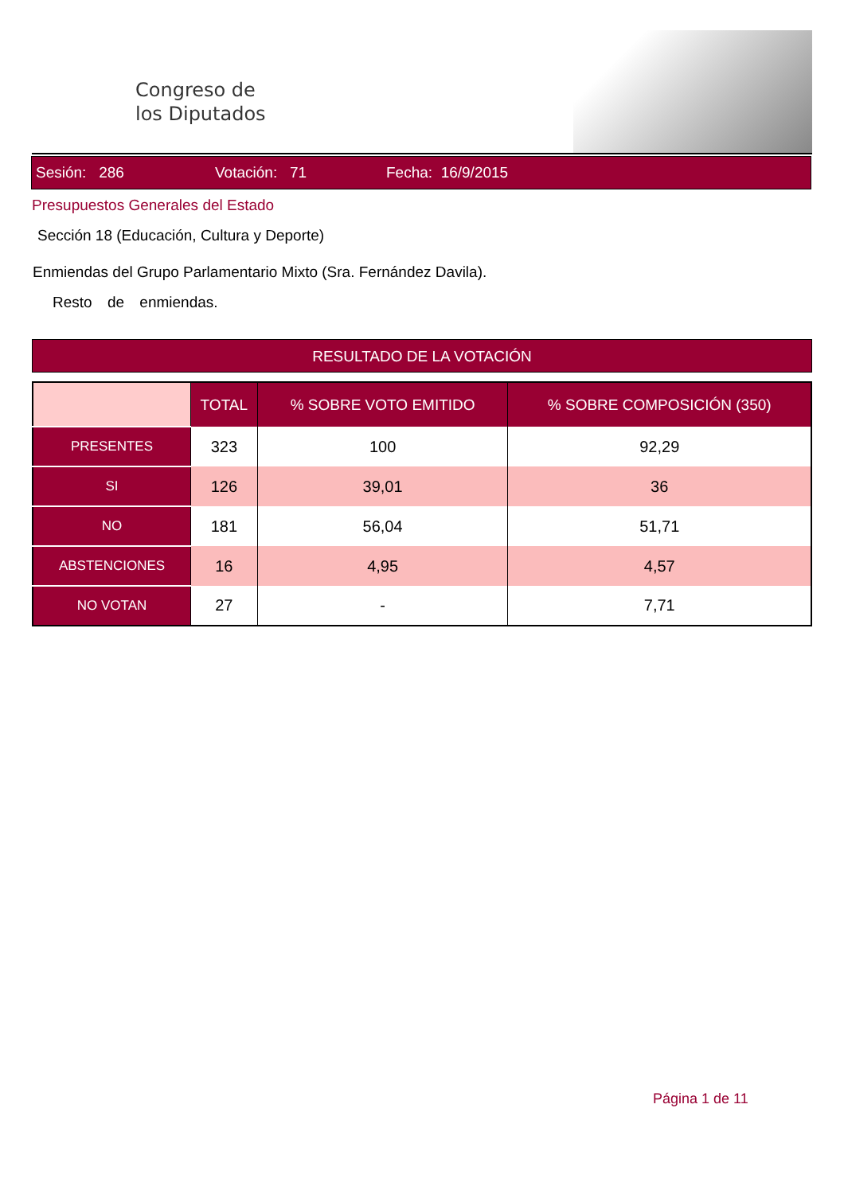Congreso de
los Diputados
Sesión: 286 Votación: 71 Fecha: 16/9/2015
Presupuestos Generales del Estado
Sección 18 (Educación, Cultura y Deporte)
Enmiendas del Grupo Parlamentario Mixto (Sra. Fernández Davila).
Resto de enmiendas.
RESULTADO DE LA VOTACIÓN
| | TOTAL | % SOBRE VOTO EMITIDO | % SOBRE COMPOSICIÓN (350) |
| --- | --- | --- | --- |
| PRESENTES | 323 | 100 | 92,29 |
| SI | 126 | 39,01 | 36 |
| NO | 181 | 56,04 | 51,71 |
| ABSTENCIONES | 16 | 4,95 | 4,57 |
| NO VOTAN | 27 | - | 7,71 |
Página 1 de 11